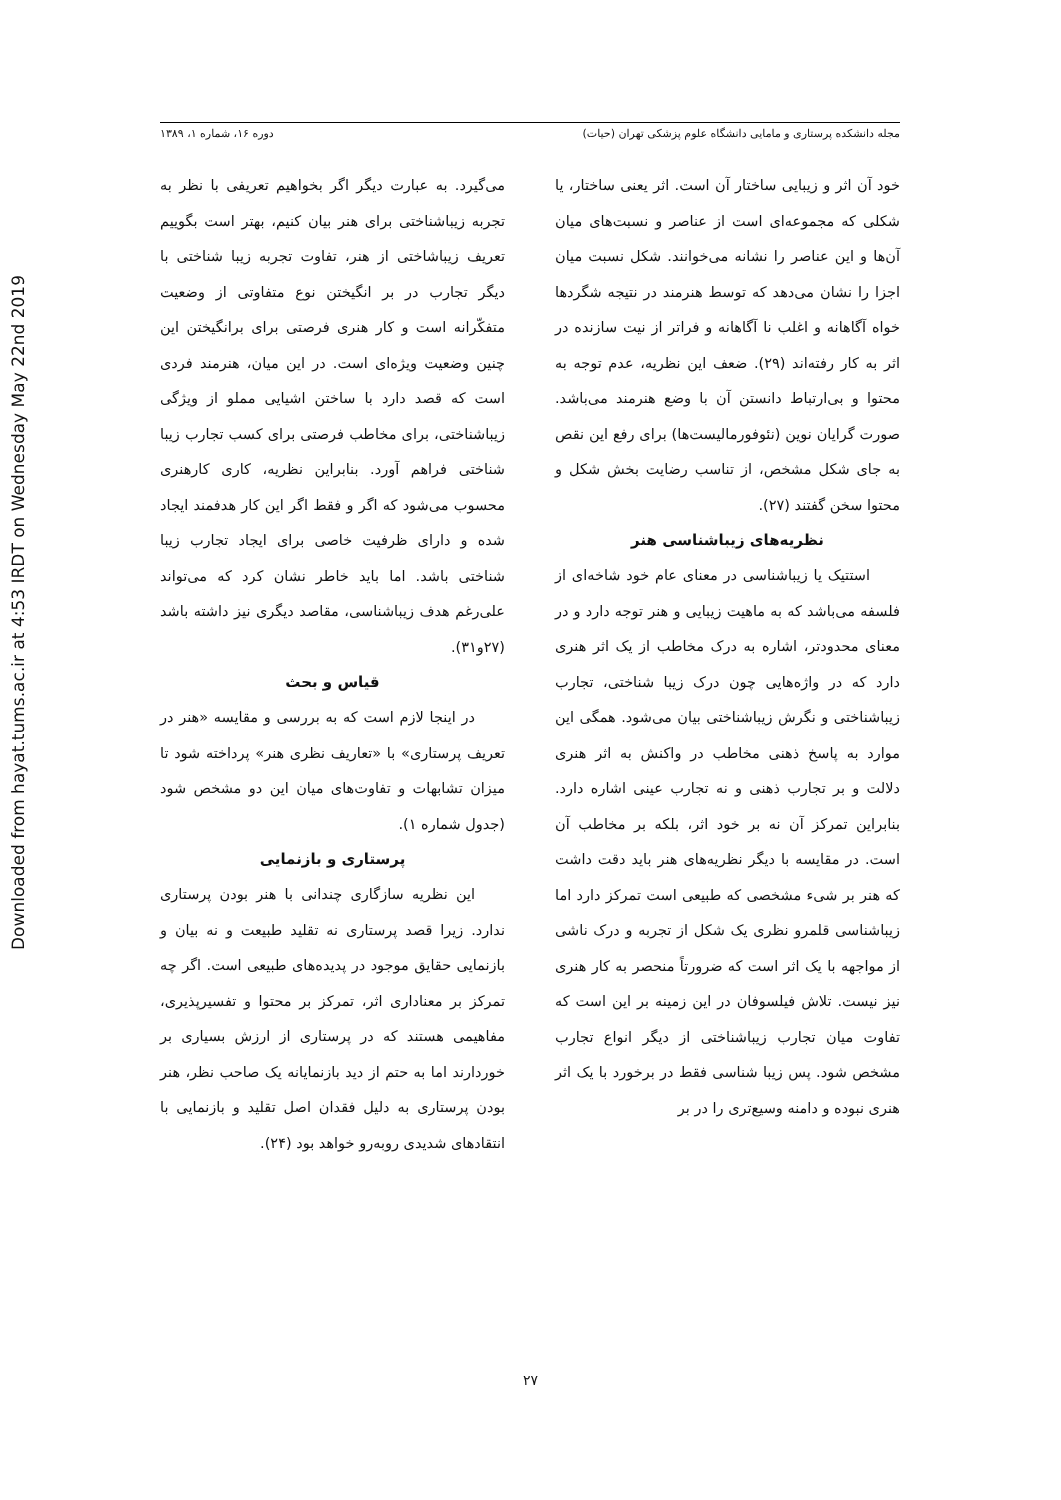Downloaded from hayat.tums.ac.ir at 4:53 IRDT on Wednesday May 22nd 2019
مجله دانشکده پرستاری و مامایی دانشگاه علوم پزشکی تهران (حیات) دوره ۱۶، شماره ۱، ۱۳۸۹
خود آن اثر و زیبایی ساختار آن است. اثر یعنی ساختار، یا شکلی که مجموعه‌ای است از عناصر و نسبت‌های میان آن‌ها و این عناصر را نشانه می‌خوانند. شکل نسبت میان اجزا را نشان می‌دهد که توسط هنرمند در نتیجه شگردها خواه آگاهانه و اغلب نا آگاهانه و فراتر از نیت سازنده در اثر به کار رفته‌اند (۲۹). ضعف این نظریه، عدم توجه به محتوا و بی‌ارتباط دانستن آن با وضع هنرمند می‌باشد. صورت گرایان نوین (نئوفورمالیست‌ها) برای رفع این نقص به جای شکل مشخص، از تناسب رضایت بخش شکل و محتوا سخن گفتند (۲۷).
نظریه‌های زیباشناسی هنر
استتیک یا زیباشناسی در معنای عام خود شاخه‌ای از فلسفه می‌باشد که به ماهیت زیبایی و هنر توجه دارد و در معنای محدودتر، اشاره به درک مخاطب از یک اثر هنری دارد که در واژه‌هایی چون درک زیبا شناختی، تجارب زیباشناختی و نگرش زیباشناختی بیان می‌شود. همگی این موارد به پاسخ ذهنی مخاطب در واکنش به اثر هنری دلالت و بر تجارب ذهنی و نه تجارب عینی اشاره دارد. بنابراین تمرکز آن نه بر خود اثر، بلکه بر مخاطب آن است. در مقایسه با دیگر نظریه‌های هنر باید دقت داشت که هنر بر شیء مشخصی که طبیعی است تمرکز دارد اما زیباشناسی قلمرو نظری یک شکل از تجربه و درک ناشی از مواجهه با یک اثر است که ضرورتاً منحصر به کار هنری نیز نیست. تلاش فیلسوفان در این زمینه بر این است که تفاوت میان تجارب زیباشناختی از دیگر انواع تجارب مشخص شود. پس زیبا شناسی فقط در برخورد با یک اثر هنری نبوده و دامنه وسیع‌تری را در بر
می‌گیرد. به عبارت دیگر اگر بخواهیم تعریفی با نظر به تجربه زیباشناختی برای هنر بیان کنیم، بهتر است بگوییم تعریف زیباشاختی از هنر، تفاوت تجربه زیبا شناختی با دیگر تجارب در بر انگیختن نوع متفاوتی از وضعیت متفکّرانه است و کار هنری فرصتی برای برانگیختن این چنین وضعیت ویژه‌ای است. در این میان، هنرمند فردی است که قصد دارد با ساختن اشیایی مملو از ویژگی زیباشناختی، برای مخاطب فرصتی برای کسب تجارب زیبا شناختی فراهم آورد. بنابراین نظریه، کاری کارهنری محسوب می‌شود که اگر و فقط اگر این کار هدفمند ایجاد شده و دارای ظرفیت خاصی برای ایجاد تجارب زیبا شناختی باشد. اما باید خاطر نشان کرد که می‌تواند علی‌رغم هدف زیباشناسی، مقاصد دیگری نیز داشته باشد (۲۷و۳۱).
قیاس و بحث
در اینجا لازم است که به بررسی و مقایسه «هنر در تعریف پرستاری» با «تعاریف نظری هنر» پرداخته شود تا میزان تشابهات و تفاوت‌های میان این دو مشخص شود (جدول شماره ۱).
پرستاری و بازنمایی
این نظریه سازگاری چندانی با هنر بودن پرستاری ندارد. زیرا قصد پرستاری نه تقلید طبیعت و نه بیان و بازنمایی حقایق موجود در پدیده‌های طبیعی است. اگر چه تمرکز بر معناداری اثر، تمرکز بر محتوا و تفسیرپذیری، مفاهیمی هستند که در پرستاری از ارزش بسیاری بر خوردارند اما به حتم از دید بازنمایانه یک صاحب نظر، هنر بودن پرستاری به دلیل فقدان اصل تقلید و بازنمایی با انتقادهای شدیدی روبه‌رو خواهد بود (۲۴).
۲۷